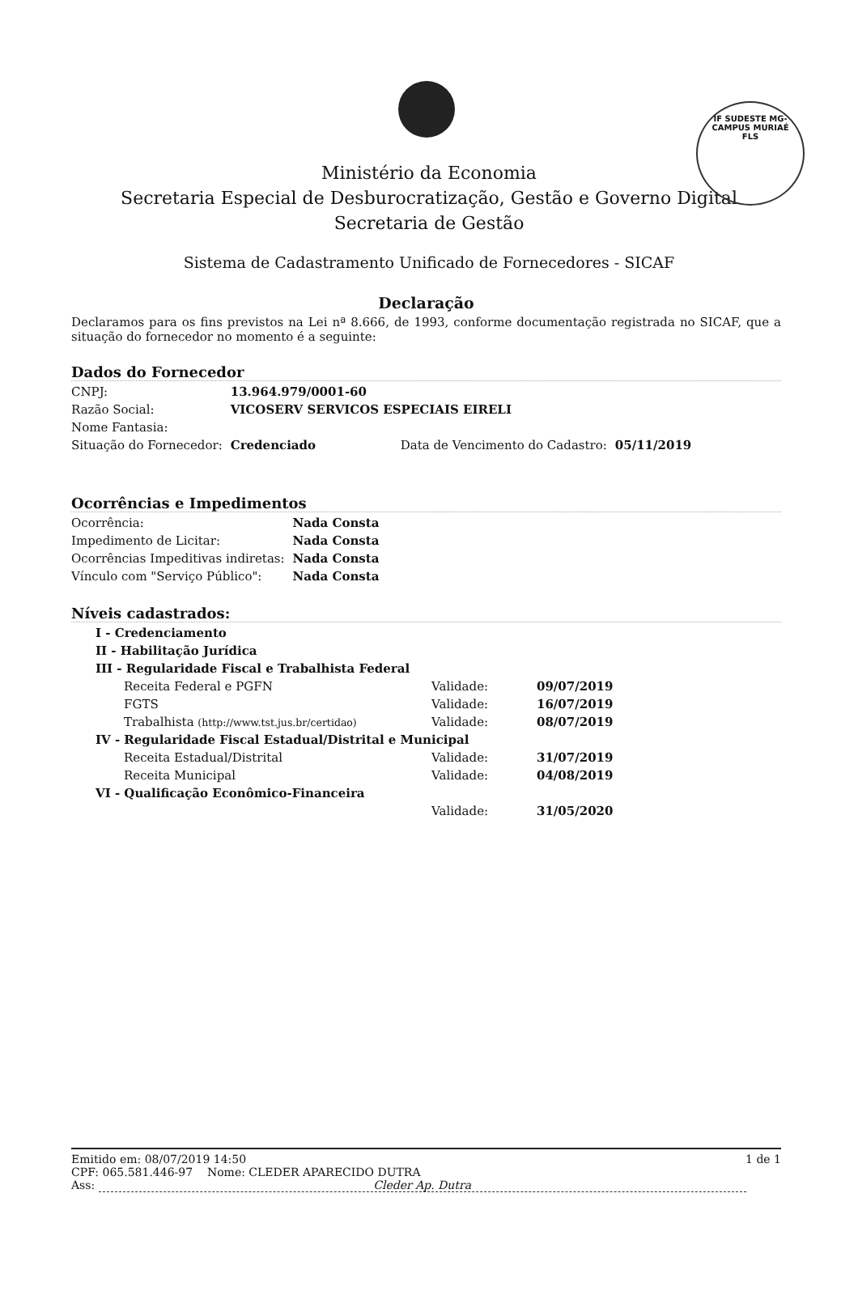IF SUDESTE MG-CAMPUS MURIAÉ
FLS
Ministério da Economia
Secretaria Especial de Desburocratização, Gestão e Governo Digital
Secretaria de Gestão
Sistema de Cadastramento Unificado de Fornecedores - SICAF
Declaração
Declaramos para os fins previstos na Lei nª 8.666, de 1993, conforme documentação registrada no SICAF, que a situação do fornecedor no momento é a seguinte:
Dados do Fornecedor
| CNPJ: | 13.964.979/0001-60 | | |
| Razão Social: | VICOSERV SERVICOS ESPECIAIS EIRELI | | |
| Nome Fantasia: | | | |
| Situação do Fornecedor: | Credenciado | Data de Vencimento do Cadastro: | 05/11/2019 |
Ocorrências e Impedimentos
| Ocorrência: | Nada Consta |
| Impedimento de Licitar: | Nada Consta |
| Ocorrências Impeditivas indiretas: | Nada Consta |
| Vínculo com "Serviço Público": | Nada Consta |
Níveis cadastrados:
| I - Credenciamento | | |
| II - Habilitação Jurídica | | |
| III - Regularidade Fiscal e Trabalhista Federal | | |
| Receita Federal e PGFN | Validade: | 09/07/2019 |
| FGTS | Validade: | 16/07/2019 |
| Trabalhista (http://www.tst.jus.br/certidao) | Validade: | 08/07/2019 |
| IV - Regularidade Fiscal Estadual/Distrital e Municipal | | |
| Receita Estadual/Distrital | Validade: | 31/07/2019 |
| Receita Municipal | Validade: | 04/08/2019 |
| VI - Qualificação Econômico-Financeira | | |
| | Validade: | 31/05/2020 |
Emitido em: 08/07/2019 14:50 1 de 1
CPF: 065.581.446-97 Nome: CLEDER APARECIDO DUTRA
Ass: Cleder Ap. Dutra